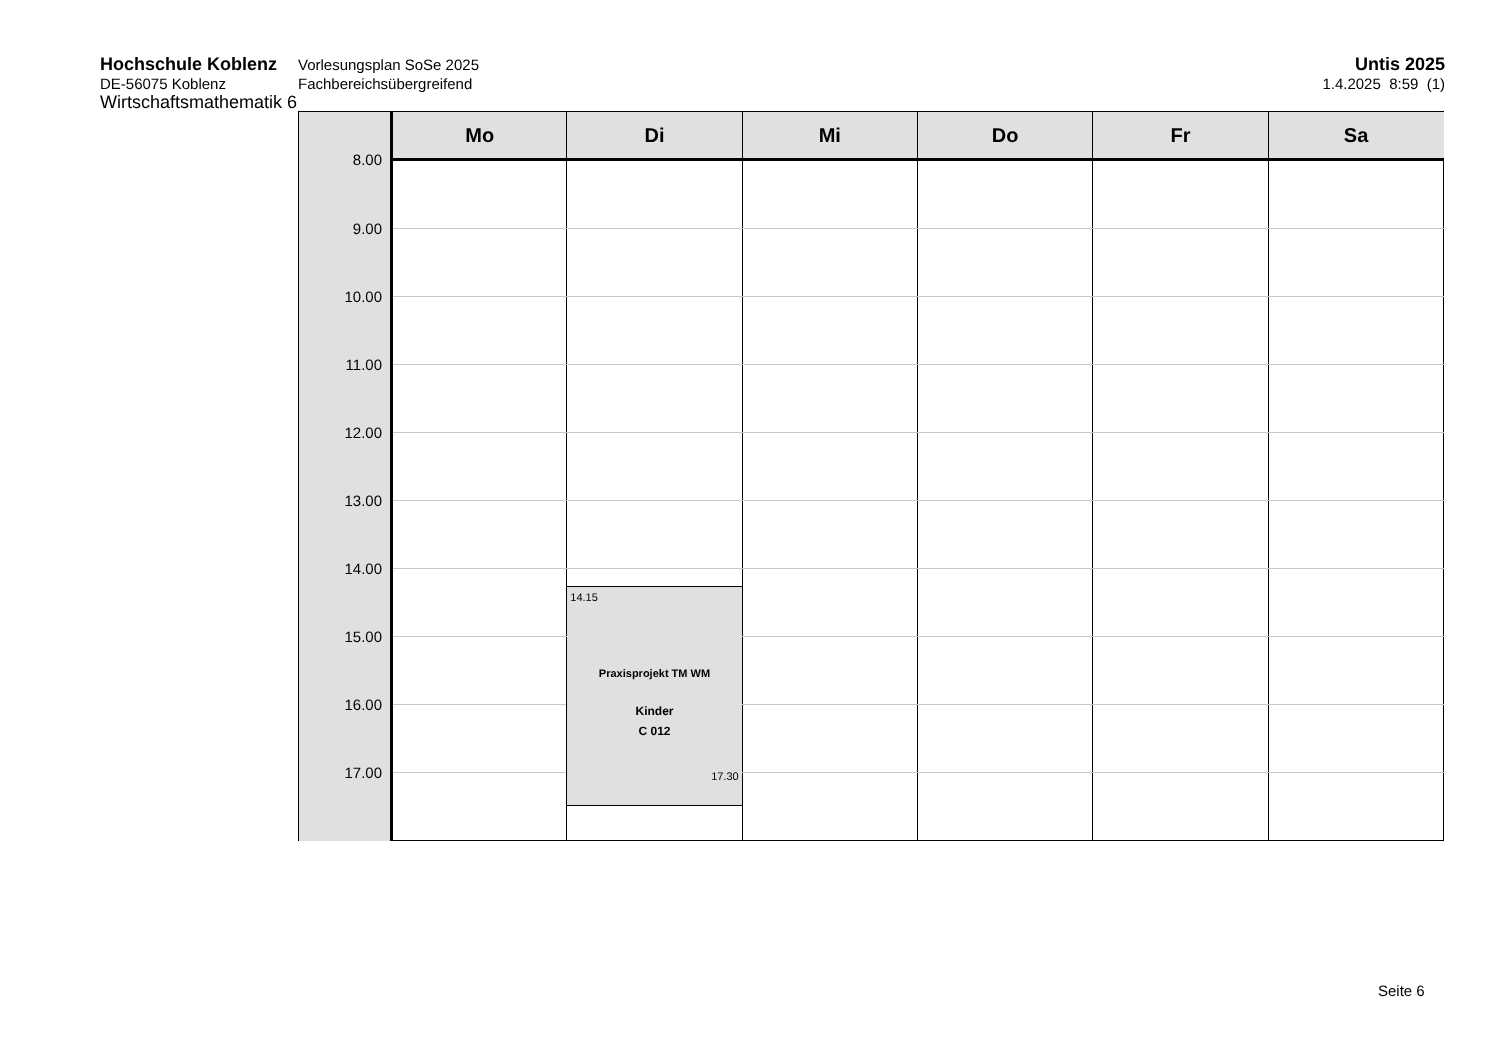Hochschule Koblenz
DE-56075 Koblenz
Wirtschaftsmathematik 6
Vorlesungsplan SoSe 2025
Fachbereichsübergreifend
Untis 2025
1.4.2025 8:59 (1)
| | Mo | Di | Mi | Do | Fr | Sa |
| --- | --- | --- | --- | --- | --- | --- |
| 8.00 | | | | | | |
| 9.00 | | | | | | |
| 10.00 | | | | | | |
| 11.00 | | | | | | |
| 12.00 | | | | | | |
| 13.00 | | | | | | |
| 14.00 | | 14.15 Praxisprojekt TM WM Kinder C 012 17.30 | | | | |
| 15.00 | | | | | | |
| 16.00 | | | | | | |
| 17.00 | | | | | | |
Seite 6